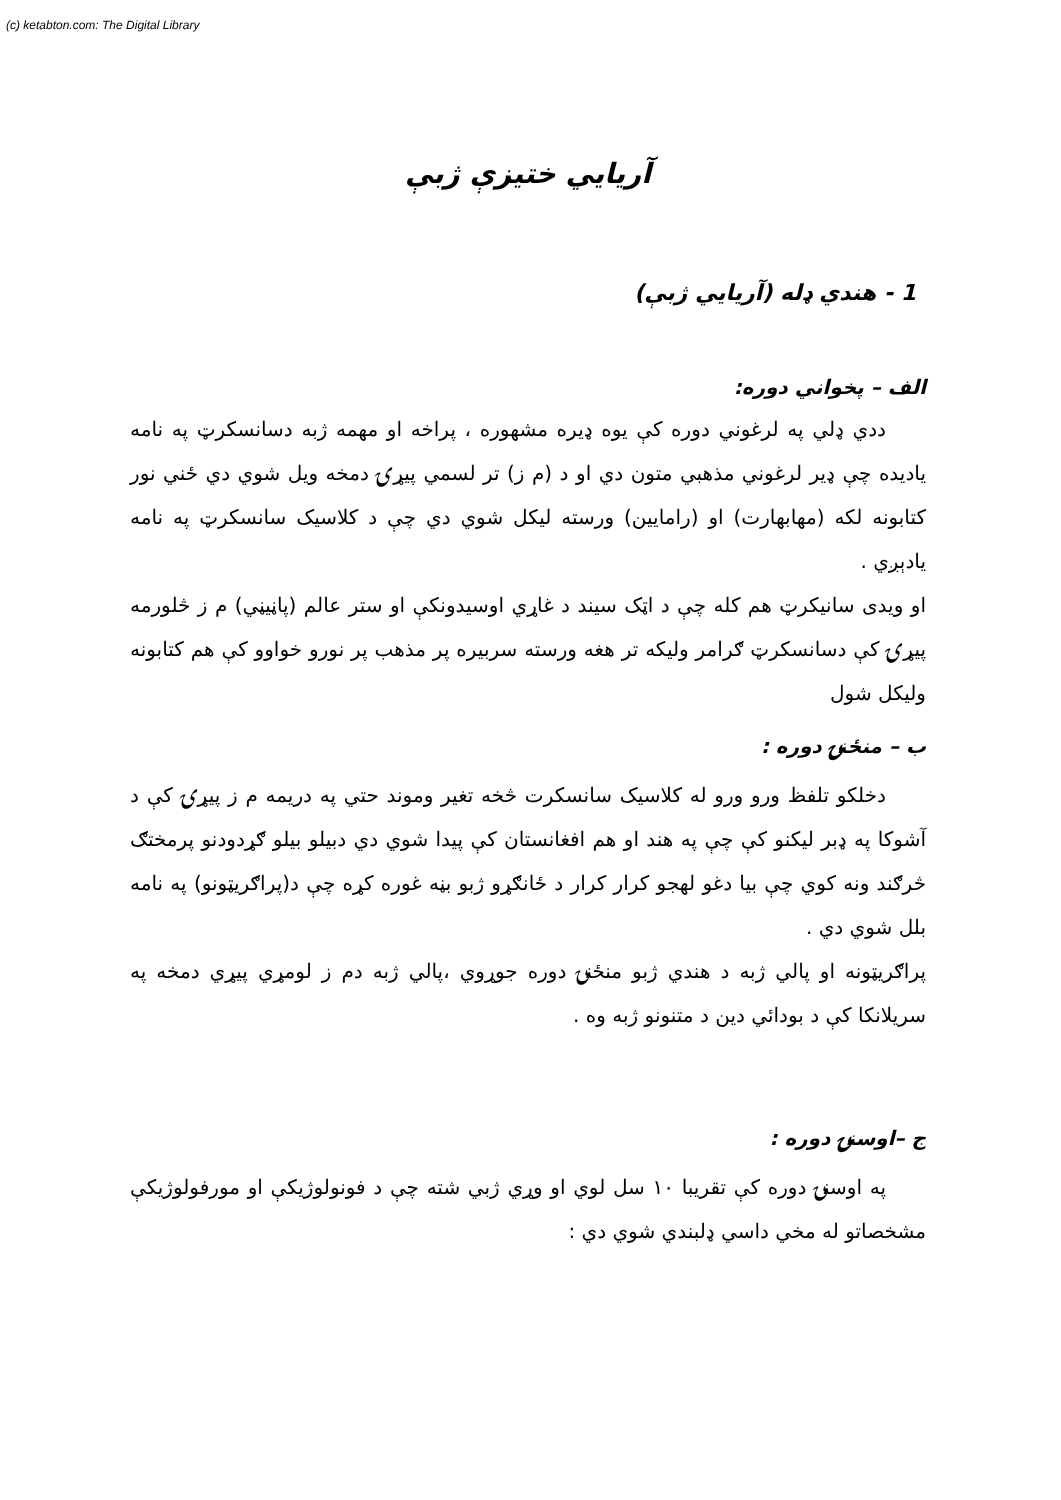(c) ketabton.com: The Digital Library
آريايي ختيزې ژبې
1 - هندي ډله (آريايي ژبې)
الف – پخواني دوره:
ددي ډلي په لرغوني دوره کې يوه ډيره مشهوره ، پراخه او مهمه ژبه دسانسکرټ په نامه يادیده چې ډير لرغوني مذهبي متون دي او د (م ز) تر لسمي پيړۍ دمخه ويل شوي دي ځني نور کتابونه لکه (مهابهارت) او (رامايين) ورسته ليکل شوي دي چې د کلاسيک سانسکرټ په نامه يادېږي .
او ويدی سانيکرټ هم کله چې د اټک سيند د غاړي اوسيدونکې او ستر عالم (پاڼيڼي) م ز څلورمه پيړۍ کې دسانسکرټ ګرامر وليکه تر هغه ورسته سربيره پر مذهب پر نورو خواوو کې هم کتابونه وليکل شول
ب – منځنۍ دوره :
دخلکو تلفظ ورو ورو له کلاسيک سانسکرت څخه تغير وموند حتي په دريمه م ز پيړۍ کې د آشوکا په ډبر ليکنو کې چې په هند او هم افغانستان کې پيدا شوي دي دبيلو بيلو ګړدودنو پرمختګ څرګند ونه کوي چې بيا دغو لهجو کرار کرار د ځانګړو ژبو بڼه غوره کړه چې د(پراګريټونو) په نامه بلل شوي دي .
پراګريټونه او پالي ژبه د هندي ژبو منځنۍ دوره جوړوي ،پالي ژبه دم ز لومړي پيړي دمخه په سريلانکا کې د بودائي دين د متنونو ژبه وه .
ج –اوسنۍ دوره :
په اوسنۍ دوره کې تقريبا ۱۰ سل لوي او وړي ژبي شته چې د فونولوژيکې او مورفولوژيکې مشخصاتو له مخي داسي ډلبندي شوي دي :